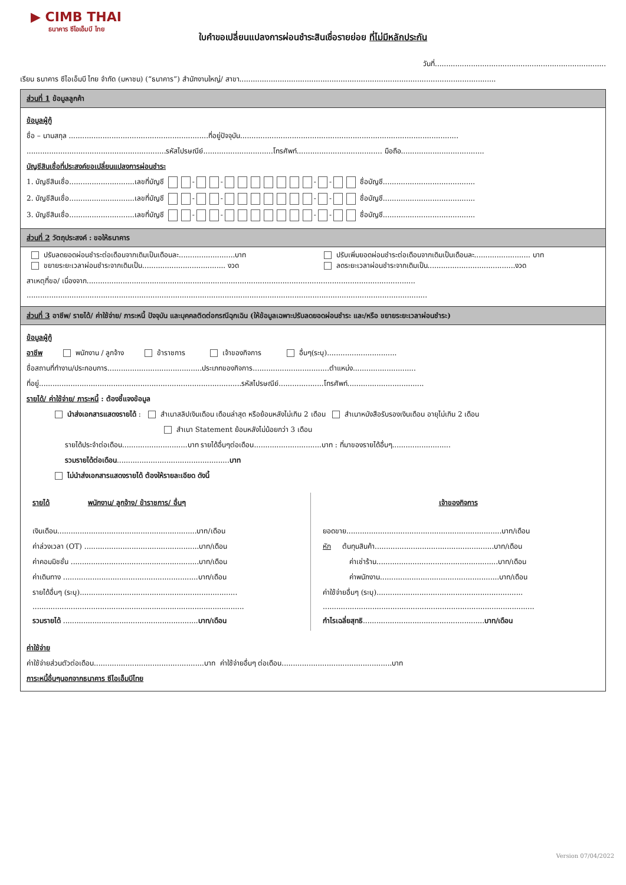▶ CIMB THAI
ธนาคาร ซีไอเอ็มบี ไทย
ใบคำขอเปลี่ยนแปลงการผ่อนชำระสินเชื่อรายย่อย ที่ไม่มีหลักประกัน
วันที่............................................................................
เรียน ธนาคาร ซีไอเอ็มบี ไทย จำกัด (มหาชน) (“ธนาคาร”) สำนักงานใหญ่/ สาขา..................................................................................................................
ส่วนที่ 1 ข้อมูลลูกค้า
ข้อมูลผู้กู้
ชื่อ – นามสกุล ..............................................................ที่อยู่ปัจจุบัน.................................................................................................
..............................................................รหัสไปรษณีย์...............................โทรศัพท์...................................... มือถือ.....................................
บัญชีสินเชื่อที่ประสงค์ขอเปลี่ยนแปลงการผ่อนชำระ
1. บัญชีสินเชื่อ.............................เลขที่บัญชี - - - - ชื่อบัญชี.........................................
2. บัญชีสินเชื่อ.............................เลขที่บัญชี - - - - ชื่อบัญชี.........................................
3. บัญชีสินเชื่อ.............................เลขที่บัญชี - - - - ชื่อบัญชี.........................................
ส่วนที่ 2 วัตถุประสงค์ : ขอให้ธนาคาร
ปรับลดยอดผ่อนชำระต่อเดือนจากเดิมเป็นเดือนละ.........................บาท
ขยายระยะเวลาผ่อนชำระจากเดิมเป็น..................................... งวด
ปรับเพิ่มยอดผ่อนชำระต่อเดือนจากเดิมเป็นเดือนละ......................... บาท
ลดระยะเวลาผ่อนชำระจากเดิมเป็น.......................................งวด
สาเหตุที่ขอ/ เนื่องจาก..................................................................................................................................................
..................................................................................................................................................................................
ส่วนที่ 3 อาชีพ/ รายได้/ ค่าใช้จ่าย/ ภาระหนี้ ปัจจุบัน และบุคคลติดต่อกรณีฉุกเฉิน (ให้ข้อมูลเฉพาะปรับลดยอดผ่อนชำระ และ/หรือ ขยายระยะเวลาผ่อนชำระ)
ข้อมูลผู้กู้
อาชีพ พนักงาน / ลูกจ้าง ข้าราชการ เจ้าของกิจการ อื่นๆ(ระบุ)...............................
ชื่อสถานที่ทำงาน/ประกอบการ..........................................ประเภทของกิจการ..................................ตำแหน่ง............................
ที่อยู่..........................................................................................รหัสไปรษณีย์....................โทรศัพท์..................................
รายได้/ ค่าใช้จ่าย/ ภาระหนี้ : ต้องชี้แจงข้อมูล
นำส่งเอกสารแสดงรายได้ : สำเนาสลิปเงินเดือน เดือนล่าสุด หรือย้อนหลังไม่เกิน 2 เดือน สำเนาหนังสือรับรองเงินเดือน อายุไม่เกิน 2 เดือน
สำเนา Statement ย้อนหลังไม่น้อยกว่า 3 เดือน
รายได้ประจำต่อเดือน.............................บาท รายได้อื่นๆต่อเดือน..............................บาท : ที่มาของรายได้อื่นๆ..........................
รวมรายได้ต่อเดือน..................................................บาท
ไม่นำส่งเอกสารแสดงรายได้ ต้องให้รายละเอียด ดังนี้
รายได้ พนักงาน/ ลูกจ้าง/ ข้าราชการ/ อื่นๆ
เงินเดือน..............................................................บาท/เดือน
ค่าล่วงเวลา (OT) ...................................................บาท/เดือน
ค่าคอมมิชชั่น .........................................................บาท/เดือน
ค่าเดินทาง ............................................................บาท/เดือน
รายได้อื่นๆ (ระบุ)......................................................................
..............................................................................................
รวมรายได้ ............................................................บาท/เดือน
เจ้าของกิจการ
ยอดขาย.....................................................................บาท/เดือน
หัก ต้นทุนสินค้า.....................................................บาท/เดือน
ค่าเช่าร้าน......................................................บาท/เดือน
ค่าพนักงาน.....................................................บาท/เดือน
ค่าใช้จ่ายอื่นๆ (ระบุ).................................................................
..............................................................................................
กำไรเฉลี่ยสุทธิ......................................................บาท/เดือน
ค่าใช้จ่าย
ค่าใช้จ่ายส่วนตัวต่อเดือน.................................................บาท ค่าใช้จ่ายอื่นๆ ต่อเดือน.................................................บาท
ภาระหนี้อื่นๆนอกจากธนาคาร ซีไอเอ็มบีไทย
Version 07/04/2022